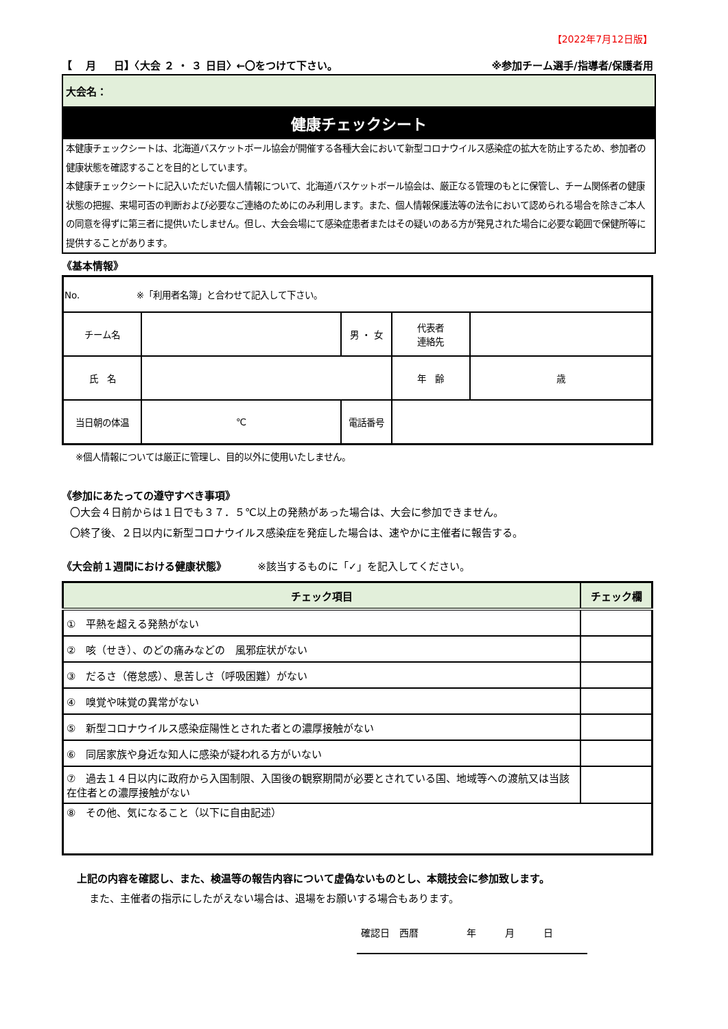【2022年7月12日版】
【　 月 　 日】〈大会 ２ ・ ３ 日目〉←〇をつけて下さい。 ※参加チーム選手/指導者/保護者用
大会名：
健康チェックシート
本健康チェックシートは、北海道バスケットボール協会が開催する各種大会において新型コロナウイルス感染症の拡大を防止するため、参加者の健康状態を確認することを目的としています。
本健康チェックシートに記入いただいた個人情報について、北海道バスケットボール協会は、厳正なる管理のもとに保管し、チーム関係者の健康状態の把握、来場可否の判断および必要なご連絡のためにのみ利用します。また、個人情報保護法等の法令において認められる場合を除きご本人の同意を得ずに第三者に提供いたしません。但し、大会会場にて感染症患者またはその疑いのある方が発見された場合に必要な範囲で保健所等に提供することがあります。
《基本情報》
| No. ※「利用者名簿」と合わせて記入して下さい。 | | | | |
| チーム名 | | 男 ・ 女 | 代表者 連絡先 | |
| 氏 名 | | | 年 齢 | 歳 |
| 当日朝の体温 | ℃ | 電話番号 | | |
※個人情報については厳正に管理し、目的以外に使用いたしません。
《参加にあたっての遵守すべき事項》
〇大会４日前からは１日でも３７．５℃以上の発熱があった場合は、大会に参加できません。
〇終了後、２日以内に新型コロナウイルス感染症を発症した場合は、速やかに主催者に報告する。
《大会前１週間における健康状態》 ※該当するものに「✓」を記入してください。
| チェック項目 | チェック欄 |
| --- | --- |
| ① 平熱を超える発熱がない | |
| ② 咳（せき）、のどの痛みなどの 風邪症状がない | |
| ③ だるさ（倦怠感）、息苦しさ（呼吸困難）がない | |
| ④ 嗅覚や味覚の異常がない | |
| ⑤ 新型コロナウイルス感染症陽性とされた者との濃厚接触がない | |
| ⑥ 同居家族や身近な知人に感染が疑われる方がいない | |
| ⑦ 過去１４日以内に政府から入国制限、入国後の観察期間が必要とされている国、地域等への渡航又は当該在住者との濃厚接触がない | |
| ⑧ その他、気になること（以下に自由記述） | |
上記の内容を確認し、また、検温等の報告内容について虚偽ないものとし、本競技会に参加致します。
また、主催者の指示にしたがえない場合は、退場をお願いする場合もあります。
確認日　西暦　　　　　年　　　月　　　日